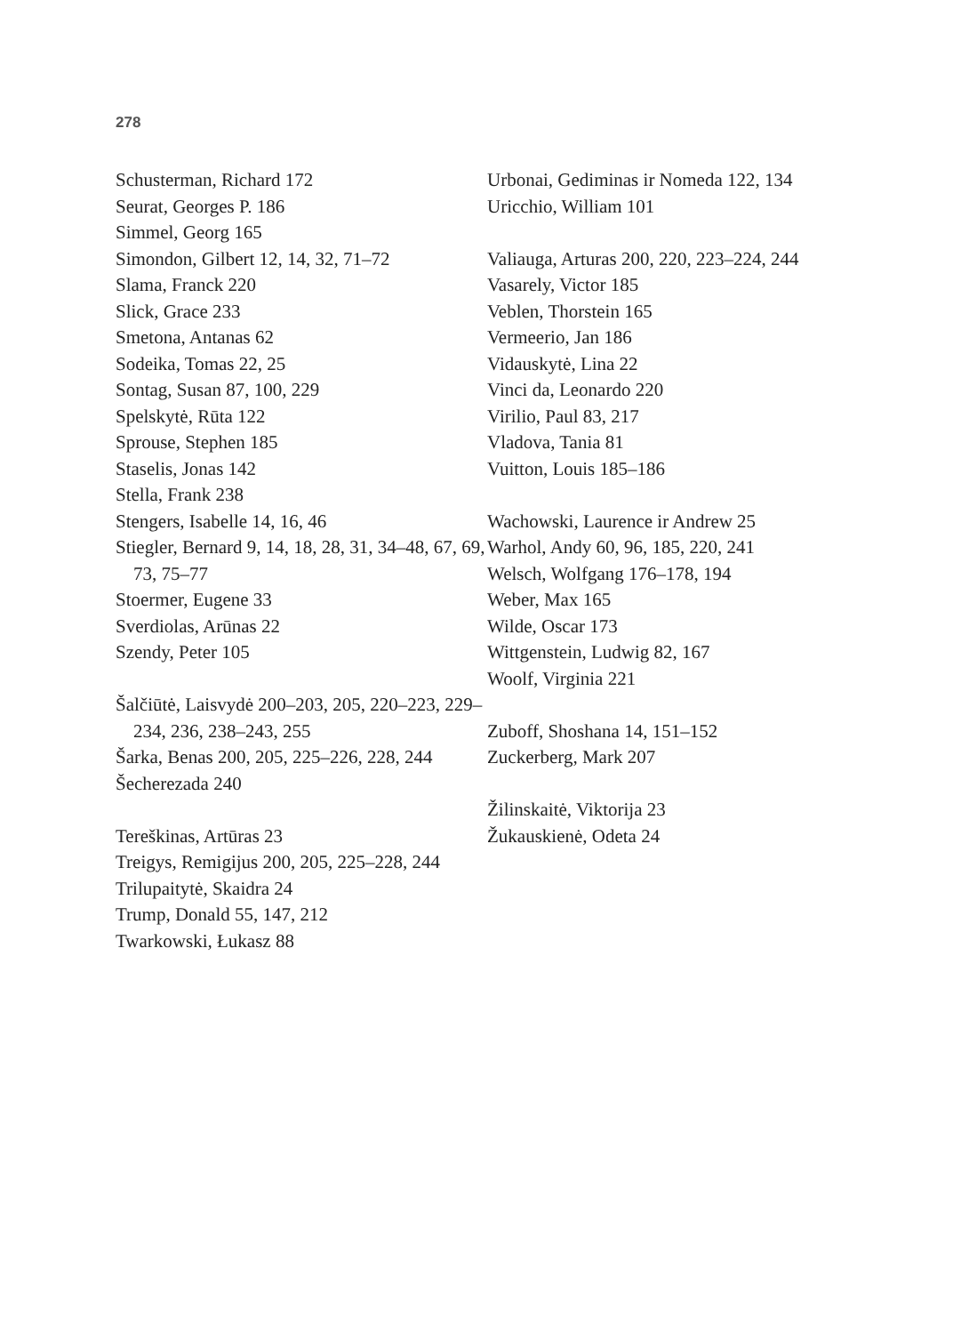278
Schusterman, Richard 172
Seurat, Georges P. 186
Simmel, Georg 165
Simondon, Gilbert 12, 14, 32, 71–72
Slama, Franck 220
Slick, Grace 233
Smetona, Antanas 62
Sodeika, Tomas 22, 25
Sontag, Susan 87, 100, 229
Spelskytė, Rūta 122
Sprouse, Stephen 185
Staselis, Jonas 142
Stella, Frank 238
Stengers, Isabelle 14, 16, 46
Stiegler, Bernard 9, 14, 18, 28, 31, 34–48, 67, 69, 73, 75–77
Stoermer, Eugene 33
Sverdiolas, Arūnas 22
Szendy, Peter 105
Šalčiūtė, Laisvydė 200–203, 205, 220–223, 229–234, 236, 238–243, 255
Šarka, Benas 200, 205, 225–226, 228, 244
Šecherezada 240
Tereškinas, Artūras 23
Treigys, Remigijus 200, 205, 225–228, 244
Trilupaitytė, Skaidra 24
Trump, Donald 55, 147, 212
Twarkowski, Łukasz 88
Urbonai, Gediminas ir Nomeda 122, 134
Uricchio, William 101
Valiauga, Arturas 200, 220, 223–224, 244
Vasarely, Victor 185
Veblen, Thorstein 165
Vermeerio, Jan 186
Vidauskytė, Lina 22
Vinci da, Leonardo 220
Virilio, Paul 83, 217
Vladova, Tania 81
Vuitton, Louis 185–186
Wachowski, Laurence ir Andrew 25
Warhol, Andy 60, 96, 185, 220, 241
Welsch, Wolfgang 176–178, 194
Weber, Max 165
Wilde, Oscar 173
Wittgenstein, Ludwig 82, 167
Woolf, Virginia 221
Zuboff, Shoshana 14, 151–152
Zuckerberg, Mark 207
Žilinskaitė, Viktorija 23
Žukauskienė, Odeta 24